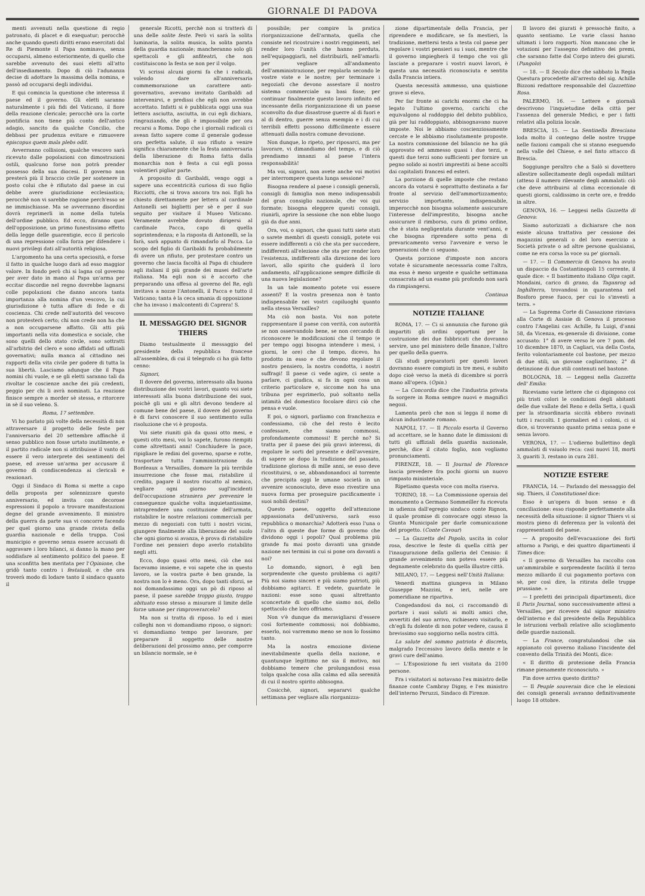GIORNALE DI PADOVA
menti avvenuti nella questione di regio patronato, di placet e di exequatur; perocchè anche quando questi diritti erano esercitati dal Re di Piemonte il Papa nominava, senza occuparsi, almeno esteriormente, di quello che sarebbe avvenuto dei suoi eletti all'atto dell'insediamento. Dopo di ciò l'adunanza decise di adottare la massima della nomina, e passò ad occuparsi degli individui.
E qui comincia la questione che interessa il paese ed il governo. Gli eletti saranno naturalmente i più fidi del Vaticano, il fiore della reazione clericale; perocchè ora la corte pontificia non tiene più conto dell'antico adagio, sancito da qualche Concilio, che debbasi per prudenza evitare e rimuovere episcopus quem mala plebs odit.
Avverranno collisioni, qualche vescovo sarà ricevuto dalle popolazioni con dimostrazioni ostili, qualcuno forse non potrà prender possesso della sua diocesi. Il governo non presterà più il braccio civile per sostenere in posto colui che è rifiutato dal paese in cui debbe avere giurisdizione ecclesiastica; perocchè non vi sarebbe ragione perch'esso se ne immischiasse. Ma se avverranno disordini dovrà reprimerli in nome della tutela dell'ordine pubblico. Ed ecco, diranno quei dell'opposizione, un primo funestissimo effetto della legge delle guarentigie, ecco il pericolo di una repressione colla forza per difendere i nuovi privilegi dati all'autorità religiosa.
L'argomento ha una certa speciosità, e forse il fatto in qualche luogo darà ad esso maggior valore. In fondo però chi si lagna col governo per aver dato in mano al Papa un'arma per eccitar discordie nel regno dovrebbe lagnarsi colle popolazioni che danno ancora tanta importanza alla nomina d'un vescovo, la cui giurisdizione è tutta affare di fede e di coscienza. Chi crede nell'autorità del vescovo non protesterà certo; chi non crede non ha che a non occuparsene affatto. Gli atti più importanti nella vita domestica e sociale, che sono quelli dello stato civile, sono sottratti all'arbitrio del clero e sono affidati ad uffiziali governativi; nulla manca al cittadino nei rapporti della vita civile per godere di tutta la sua libertà. Lasciamo adunque che il Papa nomini chi vuole, e se gli eletti saranno tali da rivoltar le coscienze anche dei più credenti, peggio per chi li avrà nominati. La reazione finisce sempre a morder sè stessa, e ritorcere in sè il suo veleno. S.
Roma, 17 settembre.
Vi ho parlato più volte della necessità di non attraversare il progetto delle feste per l'anniversario del 20 settembre affinchè il senso pubblico non fosse urtato inutilmente, e il partito radicale non si attribuisse il vanto di essere il vero interprete dei sentimenti del paese, ed avesse un'arma per accusare il governo di condiscendenza ai clericali e reazionari.
Oggi il Sindaco di Roma si mette a capo della proposta per solennizzare questo anniversario, ed invita con decorose espressioni il popolo a trovare manifestazioni degne del grande avvenimento. Il ministro della guerra da parte sua vi concorre facendo per quel giorno una grande rivista della guardia nazionale e della truppa. Così municipio e governo senza essere accusati di aggravare i loro bilanci, si danno la mano per soddisfare al sentimento politico del paese. È una sconfitta ben meritata per l'Opinione, che gridò tanto contro i festaiuoli, e che ora troverà modo di lodare tanto il sindaco quanto il
generale Ricotti, perchè non si tratterà di una delle solite feste. Però vi sarà la solita luminaria, la solita musica, la solita parata della guardia nazionale; mancheranno solo gli spettacoli e gli anfiteatri, che non costituiscono la festa se non per il volgo.
Vi scrissi alcuni giorni fa che i radicali, volendo dare all'anniversaria commemorazione un carattere anti-governativo, avevano invitato Garibaldi ad intervenirvi, e predissi che egli non avrebbe accettato. Infatti si è pubblicata oggi una sua lettera asciutta, asciutta, in cui egli dichiara, ringraziando, che gli è impossibile per ora recarsi a Roma. Dopo che i giornali radicali ci avean fatto sapere come il generale godesse ora perfetta salute, il suo rifiuto a venire significa chiaramente che la festa anniversaria della liberazione di Roma fatta dalla monarchia non è festa a cui egli possa volentieri pigliar parte.
A proposito di Garibaldi, vengo oggi a sapere una eccentricità curiosa di suo figlio Ricciotti, che si trova ancora tra noi. Egli ha chiesto direttamente per lettera al cardinale Antonelli sei biglietti per sè e per il suo seguito per visitare il Museo Vaticano. Veramente avrebbe dovuto dirigersi al cardinale Pacca, capo di quella soprintendenza; e la risposta di Antonelli, se la farà, sarà appunto di rimandarlo al Pacca. Lo scopo del figlio di Garibaldi fu probabilmente di avere un rifiuto, per protestare contro un governo che lascia facoltà al Papa di chiudere agli italiani il più grande dei musei dell'arte italiana. Ma egli non si è accorto che preparando una offesa al governo del Re, egli invitava a nozze l'Antonelli, il Pacca e tutto il Vaticano; tanta è la ceca smania di opposizione che ha invaso i malcontenti di Caprera! S.
IL MESSAGGIO DEL SIGNOR THIERS
Diamo testualmente il messaggio del presidente della repubblica francese all'assemblea, di cui il telegrafo ci ha già fatto cenno:
Signori,
Il dovere del governo, interessato alla buona distribuzione dei vostri lavori, quanto voi siete interessati alla buona distribuzione dei suoi, poichè gli uni e gli altri devono tendere al comune bene del paese, il dovere del governo è di farvi conoscere il suo sentimento sulla risoluzione che vi è proposta.
Voi siete riuniti già da quasi otto mesi, e questi otto mesi, voi lo sapete, furono riempiti come altrettanti anni! Conchiudere la pace, ripigliare le redini del governo, sparse e rotte, trasportare tutta l'amministrazione da Bordeaux a Versailles, domare la più terribile insurrezione che fosse mai, ristabilire il credito, pagare il nostro riscatto al nemico, vegliare ogni giorno sugl'incidenti dell'occupazione straniera per prevenire le conseguenze qualche volta inquietantissime, intraprendere una costituzione dell'armata, ristabilire le nostre relazioni commerciali per mezzo di negoziati con tutti i nostri vicini, giungere finalmente alla liberazione del suolo che ogni giorno si avanza, è prova di ristabilire l'ordine nei pensieri dopo averlo ristabilito negli atti.
Ecco, dopo quasi otto mesi, ciò che noi facevamo insieme, e voi sapete che in questo lavoro, se la vostra parte è ben grande, la nostra non lo è meno. Ora, dopo tanti sforzi, se noi domandassimo oggi un pò di riposo al paese, il paese sarebbe troppo giusto, troppo abituato esso stesso a misurare il limite delle forze umane per rimproverarcelo?
Ma non si tratta di riposo. Io ed i miei colleghi non vi domandiamo riposo, o signori: vi domandiamo tempo per lavorare, per preparare il soggetto delle nostre deliberazioni del prossimo anno, per comporre un bilancio normale, se è
possibile; per compire la pratica riorganizzazione dell'armata, quella che consiste nel ricostruire i nostri reggimenti, nel render loro l'unità che hanno perduta, nell'equipaggiarli, nel distribuirli, nell'amarli: per vegliare all'andamento dell'amministrazione, per regolarla secondo le vostre viste e le nostre; per terminare i negoziati che devono assestare il nostro sistema commerciale su basi fisse; per continuar finalmente questo lavoro infinito ed incessante della riorganizzazione di un paese sconvolto da due disastrose guerre al di fuori e al di dentro, guerre senza esempio e i di cui terribili effetti possono difficilmente essere attenuati dalla nostra comune devozione.
Non dunque, lo ripeto, per riposarci, ma per lavorare, vi dimandiamo del tempo, e di ciò prendiamo innanzi al paese l'intera responsabilità!
Ma voi, signori, non avete anche voi motivi per interrompere questa lunga sessione?
Bisogna rendere al paese i consigli generali, consigli di famiglia non meno indispensabili del gran consiglio nazionale, che voi qui formate; bisogna eleggere questi consigli, riunirli, aprire la sessione che non ebbe luogo già da due anni.
Ora, voi, o signori, che quasi tutti siete stati o sarete membri di questi consigli, potete voi essere indifferenti a ciò che sta per succedere, indifferenti all'elezione che sta per render loro l'esistenza, indifferenti alla direzione dei loro lavori, allo spirito che guiderà il loro andamento, all'applicazione sempre difficile di una nuova legislazione?
In un tale momento potete voi essere assenti? E la vostra presenza non è tanto indispensabile nei vostri capiluoghi quanto nella stessa Versailles?
Ma ciò non basta. Voi non potete rappresentare il paese con verità, con autorità se non osservandolo bene, se non cercando di riconoscere le modificazioni che il tempo (e per tempo oggi bisogna intendere i mesi, i giorni, le ore) che il tempo, dicevo, ha prodotto in esso e che devono regolare il nostro pensiero, la nostra condotta, i nostri suffragi! Il paese ci vede agire, ci sente a parlare, ci giudica, si fa in ogni cosa un criterio particolare e, siccome non ha una tribuna per esprimerlo, può soltanto nella intimità del domestico focolare dirci ciò che pensa e vuole.
E poi, o signori, parliamo con franchezza e confessiamo, ciò che del resto è lecito confessare, che siamo commossi, profondamente commossi! E perchè no? Si tratta per il paese dei più gravi interessi, di regolare le sorti del presente e dell'avvenire, di sapere se dopo la tradizione del passato, tradizione gloriosa di mille anni, se esso deve ricostituirsi, o se, abbandonandoci al torrente che precipita oggi le umane società in un avvenire sconosciuto, deve esso rivestire una nuova forma per proseguire pacificamente i suoi nobili destini?
Questo paese, oggetto dell'attenzione appassionata dell'universo, sarà esso repubblica o monarchia? Adotterà esso l'una o l'altra di queste due forme di governo che dividono oggi i popoli? Qual problema più grande fu mai posto davanti una grande nazione nei termini in cui si pone ora davanti a noi?
Lo domando, signori, è egli ben sorprendente che questo problema ci agiti? Più noi siamo sinceri e più siamo patrioti, più dobbiamo agitarci. E vedete, guardate le nazioni: esse sono quasi altrettanto sconcertate di quello che siamo noi, dello spettacolo che loro offriamo.
Non v'è dunque da meravigliarsi d'essere così fortemente commossi; noi dobbiamo, esserlo, noi varremmo meno se non lo fossimo tanto.
Ma la nostra emozione diviene inevitabilmente quella della nazione, e quantunque legittimo ne sia il motivo, noi dobbiamo temere che prolungandosi essa tolga qualche cosa alla calma ed alla serenità di cui il nostro spirito abbisogna.
Cosicchè, signori, separarvi qualche settimana per vegliare alla riorganizza-
zione dipartimentale della Francia, per riprendere e modificare, se fa mestieri, la tradizione, mettersi testa a testa col paese per regolare i vostri pensieri su i suoi, mentre che il governo impiegherà il tempo che voi gli lasciate a preparare i vostri nuovi lavori, è questa una necessità riconosciuta e sentita dalla Francia intiera.
Questa necessità ammesso, una quistione grave si eleva.
Per far fronte ai carichi enormi che ci ha legato l'ultimo governo, carichi che equivalgono al raddoppio del debito pubblico, già per lui raddoppiato, abbisognavano nuove imposte. Noi le abbiamo coscienziosamente cercate e le abbiamo risolutamente proposte. La nostra commissione del bilancio ne ha già approvato ed ammesso quasi i due terzi, e questi due terzi sono sufficienti per fornire un pegno solido ai nostri imprestiti ai bene accolti dai capitalisti francesi ed esteri.
La porzione di quelle imposte che restano ancora da votarsi è soprattutto destinata a far fronte al servizio dell'ammortizzamento; servizio importante, indispensabile, imperocchè non bisogna solamente assicurare l'interesse dell'imprestito, bisogna anche assicurare il rimborso, cura di primo ordine, che è stata negligentata durante vent'anni, e che bisogna riprendere sotto pena di prevaricamento verso l'avvenire e verso le generazioni che ci seguono.
Questa porzione d'imposte non ancora votate è sicuramente necessaria come l'altra, ma essa è meno urgente e qualche settimana consacrata ad un esame più profondo non sarà da rimpiangersi.
Continua
NOTIZIE ITALIANE
ROMA, 17. — Ci si annunzia che furono già impartiti gli ordini opportuni per la costruzione dei due fabbricati che dovranno servire, uno pel ministero delle finanze, l'altro per quello della guerra.
Gli studi preparatorii per questi lavori dovranno essere compiuti in tre mesi, e subito dopo cioè verso la metà di dicembre si porrà mano all'opera. (Opin.)
— La Concordia dice che l'industria privata fa sorgere in Roma sempre nuovi e magnifici negozi.
Lamenta però che non si legga il nome di alcun industriante romano.
NAPOLI, 17. — Il Piccolo esorta il Governo ad accettare, se le hanno date le dimissioni di tutti gli uffiziali della guardia nazionale, perchè, dice il citato foglio, non vogliamo pronunciamenti.
FIRENZE, 18. — Il Journal de Florence lascia prevedere fra pochi giorni un nuovo rimpasto ministeriale.
Ripetiamo questa voce con molta riserva.
TORINO, 18. — La Commissione operaia del monumento a Germano Sommeiller fu ricevuta in udienza dall'egregio sindaco conte Rignon, il quale promise di convocare oggi stesso la Giunta Municipale per darle comunicazione del progetto. (Conte Cavour)
— La Gazzetta del Popolo, uscita in color rosa, descrive le feste di quella città per l'inaugurazione della galleria del Cenisio: il grande avvenimento non poteva essere più degnamente celebrato da quella illustre città.
MILANO, 17. — Leggesi nell'Unità Italiana:
Venerdì mattina giungeva in Milano Giuseppe Mazzini, e ieri, nelle ore pomeridiane ne ripartiva.
Congedandosi da noi, ci raccomandò di portare i suoi saluti ai molti amici che, avvertiti del suo arrivo, richiesero visitarlo, e ch'egli fu dolente di non poter vedere, causa il brevissimo suo soggiorno nella nostra città.
La salute del sommo patriota è discreta, malgrado l'eccessivo lavoro della mente e le gravi cure dell'animo.
— L'Esposizione fu ieri visitata da 2100 persone.
Fra i visitatori si notavano l'ex ministro delle finanze conte Cambray Digny, e l'ex ministro dell'interno Peruzzi, Sindaco di Firenze.
Il lavoro dei giurati è pressochè finito, a quanto sentiamo. Le varie classi hanno ultimati i loro rapporti. Non mancano che le votazioni per l'assegno definitivo dei premi, che saranno fatte dal Corpo intero dei giurati. (Pungolo)
— 18. — Il Secolo dice che sabbato la Regia Questura procedette all'arresto del sig. Achille Bizzoni redattore responsabile del Gazzettino Rosa.
PALERMO, 16. — Lettere e giornali descrivono l'inquietudine della città per l'assenza del generale Medici, e per i fatti relativi alla polizia locale.
BRESCIA, 15. — La Sentinella Bresciana loda molto il contegno delle nostre truppe nelle fazioni campali che si stanno eseguendo nella valle del Chiese, e nel finto attacco di Brescia.
Soggiunge peraltro che a Salò si dovettero allestire sollecitamente degli ospedali militari (atteso il numero rilevante degli ammalati: ciò che deve attribuirsi al clima eccezionale di questi giorni, caldissimo in certe ore, e freddo in altre.
GENOVA, 16. — Leggesi nella Gazzetta di Genova:
Siamo autorizzati a dichiarare che non esiste alcuna trattativa per cessione dei magazzini generali o del loro esercizio a Società private o ad altre persone qualsiansi, come ne era corsa la voce su pe' giornali.
— 17. — Il Commercio di Genova ha avuto un dispaccio da Costantinopoli 15 corrente, il quale dice: « Il bastimento italiano Olga capit. Mondaini, carico di grano, da Taganrog ad Inghilterra, trovandosi in quarantena nel Bosforo prese fuoco, per cui lo s'investì a terra. »
— La Suprema Corte di Cassazione rinviava alla Corte di Assisie di Genova il processo contro l'Angelini cav. Achille, fu Luigi, d'anni 58, da Vicenza, ex-generale di divisione, come accusato: 1° di avere verso le ore 7 pom. del 10 dicembre 1870, in Cagliari, via della Costa, ferito volontariamente col bastone, per mezzo di due stili, un giovane cagliaritano; 2° di detinzione di due stili contenuti nel bastone.
BOLOGNA, 18. — Leggesi nella Gazzetta dell' Emilia:
Riceviamo varie lettere che ci dipingono coi più tristi colori le condizioni degli abitanti delle due vallate del Reno e della Setta, i quali per la straordinaria siccità ebbero rovinati tutti i raccolti. I giornalieri ed i coloni, ci si dice, si troveranno quanto prima senza pane e senza lavoro.
VERONA, 17. — L'odierno bullettino degli ammalati di vaiuolo reca: casi nuovi 18, morti 3, guariti 3, restano in cura 281.
NOTIZIE ESTERE
FRANCIA, 14. — Parlando del messaggio del sig. Thiers, il Constitutionel dice:
Esso è un'opera di buon senso e di conciliazione: esso risponde perfettamente alla necessità della situazione: il signor Thiers vi si mostra pieno di deferenza per la volontà dei rappresentanti del paese.
— A proposito dell'evacuazione dei forti attorno a Parigi, e dei quattro dipartimenti il Times dice:
« Il governo di Versailles ha raccolto con un'ammirabile e sorprendente facilità il terzo mezzo miliardo il cui pagamento portava con sè, per così dire, la ritirata delle truppe prussiane. »
— I prefetti dei principali dipartimenti, dice il Paris Journal, sono successivamente attesi a Versailles, per ricevere dal signor ministro dell'interno e dal presidente della Repubblica le istruzioni verbali relative allo scioglimento delle guardie nazionali.
— La France, congratulandosi che sia appianato col governo italiano l'incidente del convento della Trinità dei Monti, dice:
« Il diritto di protezione della Francia rimane pienamente riconosciuto. »
Fin dove arriva questo diritto?
— Il Peuple souverain dice che le elezioni dei consigli generali avranno definitivamente luogo 18 ottobre.